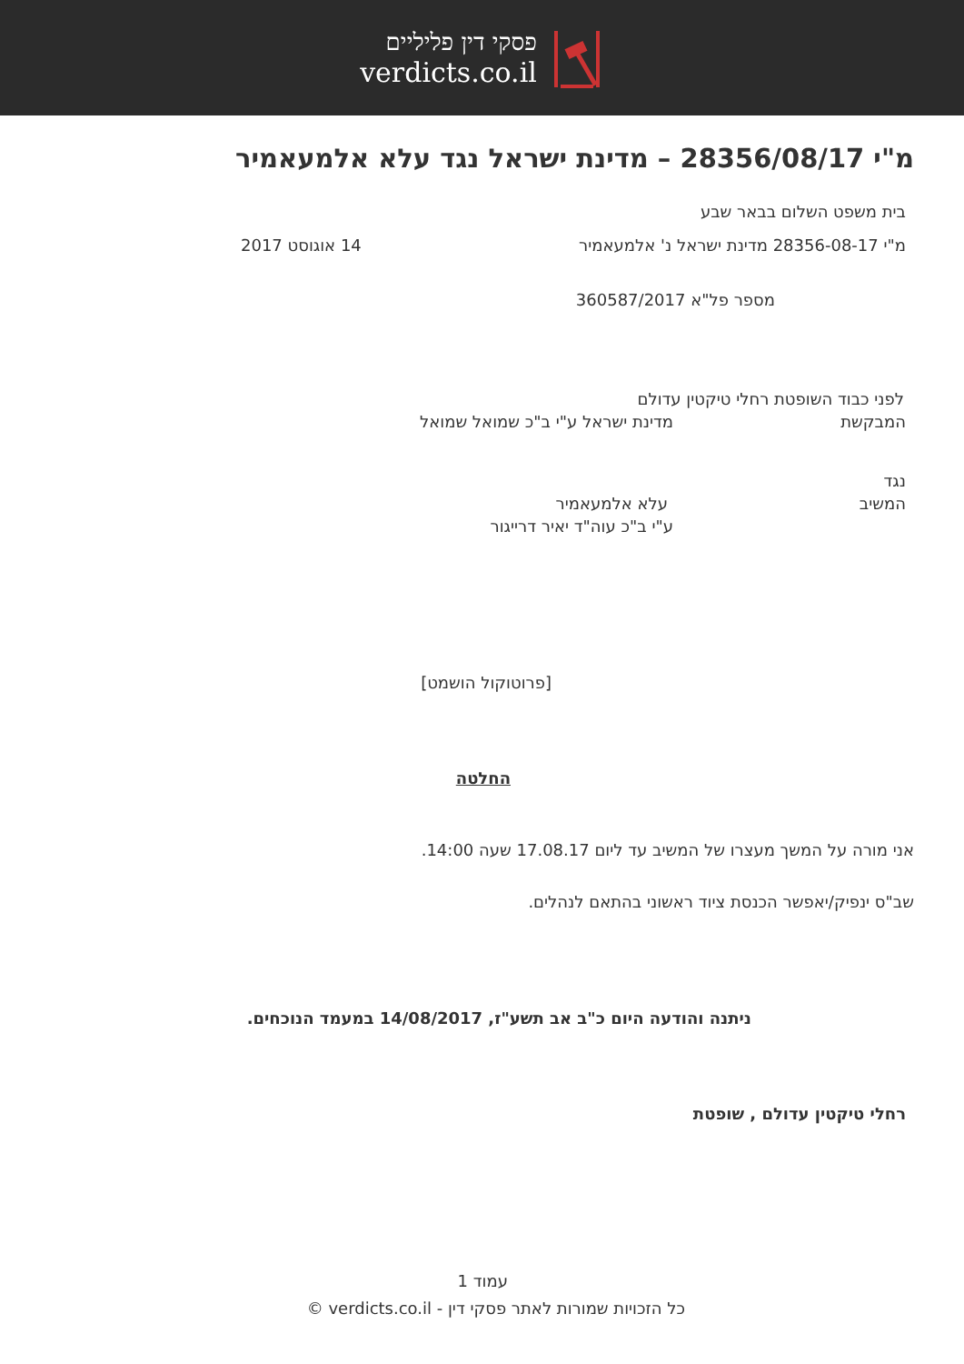פסקי דין פליליים
verdicts.co.il
מ"י 28356/08/17 – מדינת ישראל נגד עלא אלמעאמיר
בית משפט השלום בבאר שבע
מ"י 28356-08-17 מדינת ישראל נ' אלמעאמיר 14 אוגוסט 2017
מספר פל"א 360587/2017
לפני כבוד השופטת רחלי טיקטין עדולם
המבקשת מדינת ישראל ע"י ב"כ שמואל שמואל
נגד
המשיב עלא אלמעאמיר
ע"י ב"כ עוה"ד יאיר דרייגור
[פרוטוקול הושמט]
החלטה
אני מורה על המשך מעצרו של המשיב עד ליום 17.08.17 שעה 14:00.
שב"ס ינפיק/יאפשר הכנסת ציוד ראשוני בהתאם לנהלים.
ניתנה והודעה היום כ"ב אב תשע"ז, 14/08/2017 במעמד הנוכחים.
רחלי טיקטין עדולם , שופטת
עמוד 1
כל הזכויות שמורות לאתר פסקי דין - verdicts.co.il ©